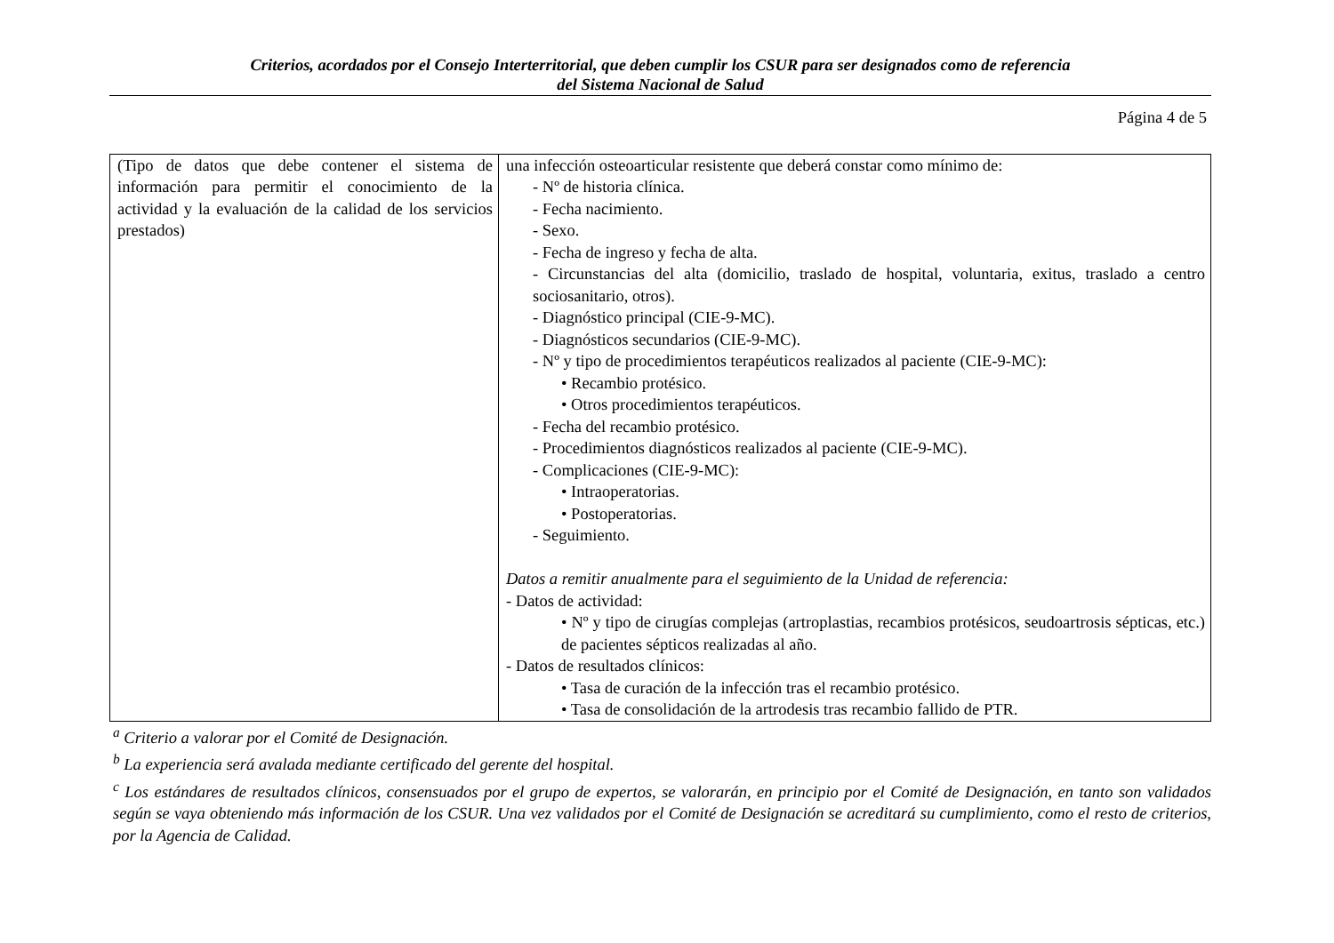Criterios, acordados por el Consejo Interterritorial, que deben cumplir los CSUR para ser designados como de referencia
del Sistema Nacional de Salud
Página 4 de 5
| (Tipo de datos que debe contener el sistema de información para permitir el conocimiento de la actividad y la evaluación de la calidad de los servicios prestados) | una infección osteoarticular resistente que deberá constar como mínimo de: - Nº de historia clínica. - Fecha nacimiento. - Sexo. - Fecha de ingreso y fecha de alta. - Circunstancias del alta (domicilio, traslado de hospital, voluntaria, exitus, traslado a centro sociosanitario, otros). - Diagnóstico principal (CIE-9-MC). - Diagnósticos secundarios (CIE-9-MC). - Nº y tipo de procedimientos terapéuticos realizados al paciente (CIE-9-MC): • Recambio protésico. • Otros procedimientos terapéuticos. - Fecha del recambio protésico. - Procedimientos diagnósticos realizados al paciente (CIE-9-MC). - Complicaciones (CIE-9-MC): • Intraoperatorias. • Postoperatorias. - Seguimiento. Datos a remitir anualmente para el seguimiento de la Unidad de referencia: - Datos de actividad: • Nº y tipo de cirugías complejas (artroplastias, recambios protésicos, seudoartrosis sépticas, etc.) de pacientes sépticos realizadas al año. - Datos de resultados clínicos: • Tasa de curación de la infección tras el recambio protésico. • Tasa de consolidación de la artrodesis tras recambio fallido de PTR. |
<sup>a</sup> Criterio a valorar por el Comité de Designación.
<sup>b</sup> La experiencia será avalada mediante certificado del gerente del hospital.
<sup>c</sup> Los estándares de resultados clínicos, consensuados por el grupo de expertos, se valorarán, en principio por el Comité de Designación, en tanto son validados según se vaya obteniendo más información de los CSUR. Una vez validados por el Comité de Designación se acreditará su cumplimiento, como el resto de criterios, por la Agencia de Calidad.